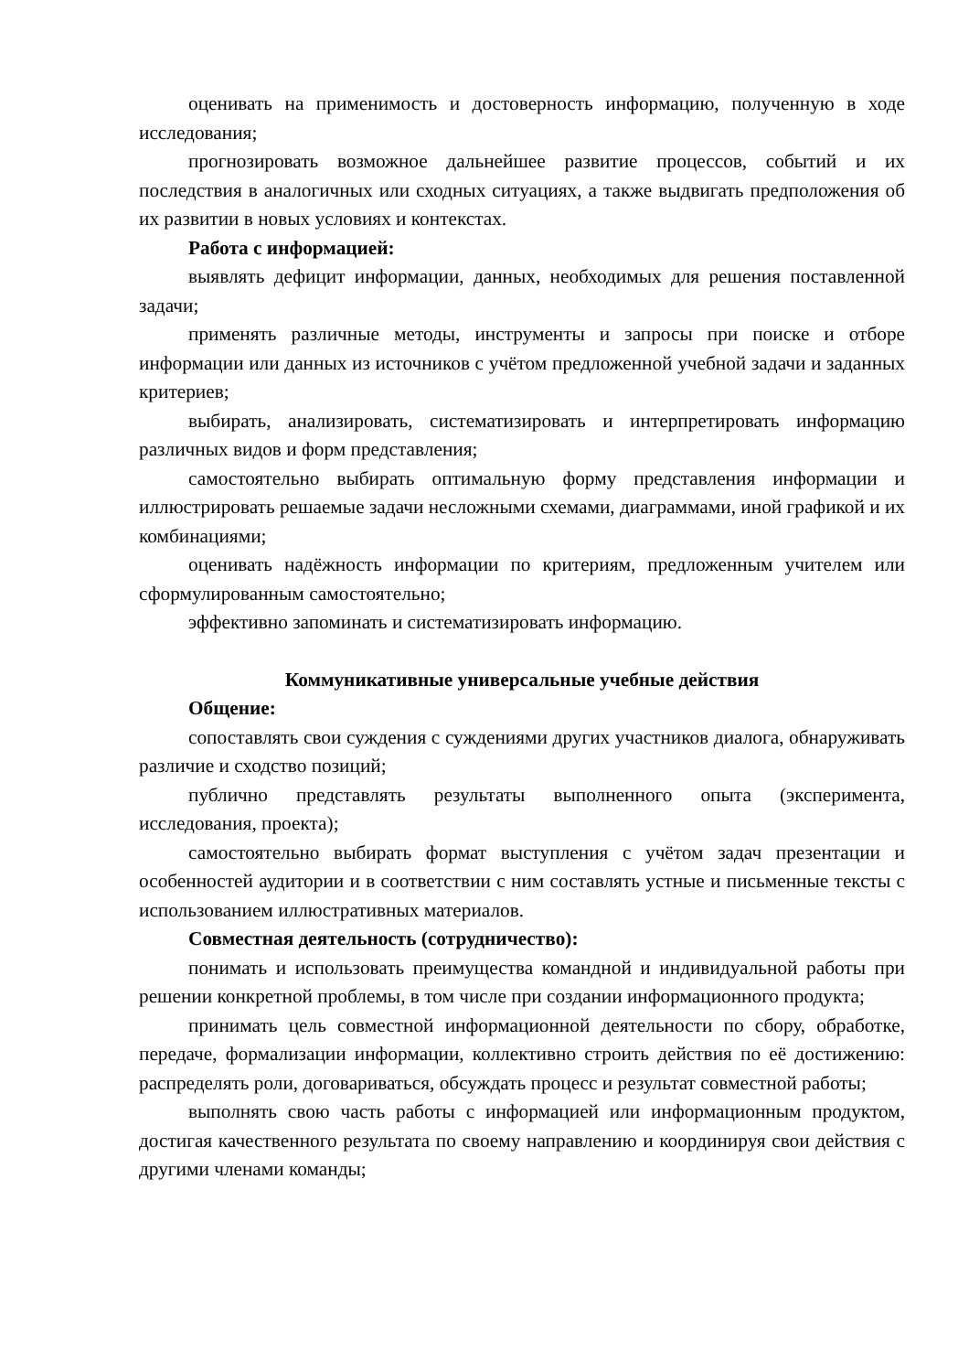оценивать на применимость и достоверность информацию, полученную в ходе исследования;
прогнозировать возможное дальнейшее развитие процессов, событий и их последствия в аналогичных или сходных ситуациях, а также выдвигать предположения об их развитии в новых условиях и контекстах.
Работа с информацией:
выявлять дефицит информации, данных, необходимых для решения поставленной задачи;
применять различные методы, инструменты и запросы при поиске и отборе информации или данных из источников с учётом предложенной учебной задачи и заданных критериев;
выбирать, анализировать, систематизировать и интерпретировать информацию различных видов и форм представления;
самостоятельно выбирать оптимальную форму представления информации и иллюстрировать решаемые задачи несложными схемами, диаграммами, иной графикой и их комбинациями;
оценивать надёжность информации по критериям, предложенным учителем или сформулированным самостоятельно;
эффективно запоминать и систематизировать информацию.
Коммуникативные универсальные учебные действия
Общение:
сопоставлять свои суждения с суждениями других участников диалога, обнаруживать различие и сходство позиций;
публично представлять результаты выполненного опыта (эксперимента, исследования, проекта);
самостоятельно выбирать формат выступления с учётом задач презентации и особенностей аудитории и в соответствии с ним составлять устные и письменные тексты с использованием иллюстративных материалов.
Совместная деятельность (сотрудничество):
понимать и использовать преимущества командной и индивидуальной работы при решении конкретной проблемы, в том числе при создании информационного продукта;
принимать цель совместной информационной деятельности по сбору, обработке, передаче, формализации информации, коллективно строить действия по её достижению: распределять роли, договариваться, обсуждать процесс и результат совместной работы;
выполнять свою часть работы с информацией или информационным продуктом, достигая качественного результата по своему направлению и координируя свои действия с другими членами команды;